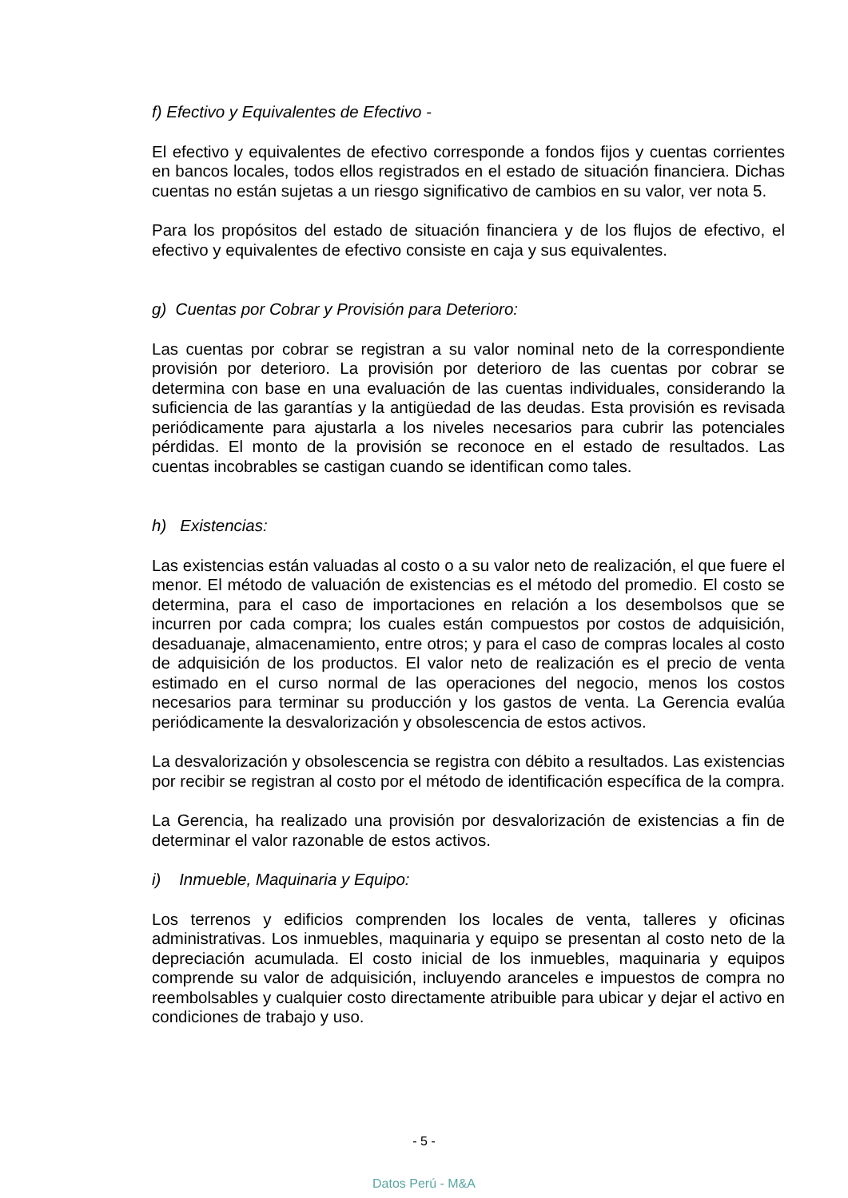f) Efectivo y Equivalentes de Efectivo -
El efectivo y equivalentes de efectivo corresponde a fondos fijos y cuentas corrientes en bancos locales, todos ellos registrados en el estado de situación financiera. Dichas cuentas no están sujetas a un riesgo significativo de cambios en su valor, ver nota 5.
Para los propósitos del estado de situación financiera y de los flujos de efectivo, el efectivo y equivalentes de efectivo consiste en caja y sus equivalentes.
g) Cuentas por Cobrar y Provisión para Deterioro:
Las cuentas por cobrar se registran a su valor nominal neto de la correspondiente provisión por deterioro. La provisión por deterioro de las cuentas por cobrar se determina con base en una evaluación de las cuentas individuales, considerando la suficiencia de las garantías y la antigüedad de las deudas. Esta provisión es revisada periódicamente para ajustarla a los niveles necesarios para cubrir las potenciales pérdidas. El monto de la provisión se reconoce en el estado de resultados. Las cuentas incobrables se castigan cuando se identifican como tales.
h) Existencias:
Las existencias están valuadas al costo o a su valor neto de realización, el que fuere el menor. El método de valuación de existencias es el método del promedio. El costo se determina, para el caso de importaciones en relación a los desembolsos que se incurren por cada compra; los cuales están compuestos por costos de adquisición, desaduanaje, almacenamiento, entre otros; y para el caso de compras locales al costo de adquisición de los productos. El valor neto de realización es el precio de venta estimado en el curso normal de las operaciones del negocio, menos los costos necesarios para terminar su producción y los gastos de venta. La Gerencia evalúa periódicamente la desvalorización y obsolescencia de estos activos.
La desvalorización y obsolescencia se registra con débito a resultados. Las existencias por recibir se registran al costo por el método de identificación específica de la compra.
La Gerencia, ha realizado una provisión por desvalorización de existencias a fin de determinar el valor razonable de estos activos.
i) Inmueble, Maquinaria y Equipo:
Los terrenos y edificios comprenden los locales de venta, talleres y oficinas administrativas. Los inmuebles, maquinaria y equipo se presentan al costo neto de la depreciación acumulada. El costo inicial de los inmuebles, maquinaria y equipos comprende su valor de adquisición, incluyendo aranceles e impuestos de compra no reembolsables y cualquier costo directamente atribuible para ubicar y dejar el activo en condiciones de trabajo y uso.
- 5 -
Datos Perú - M&A